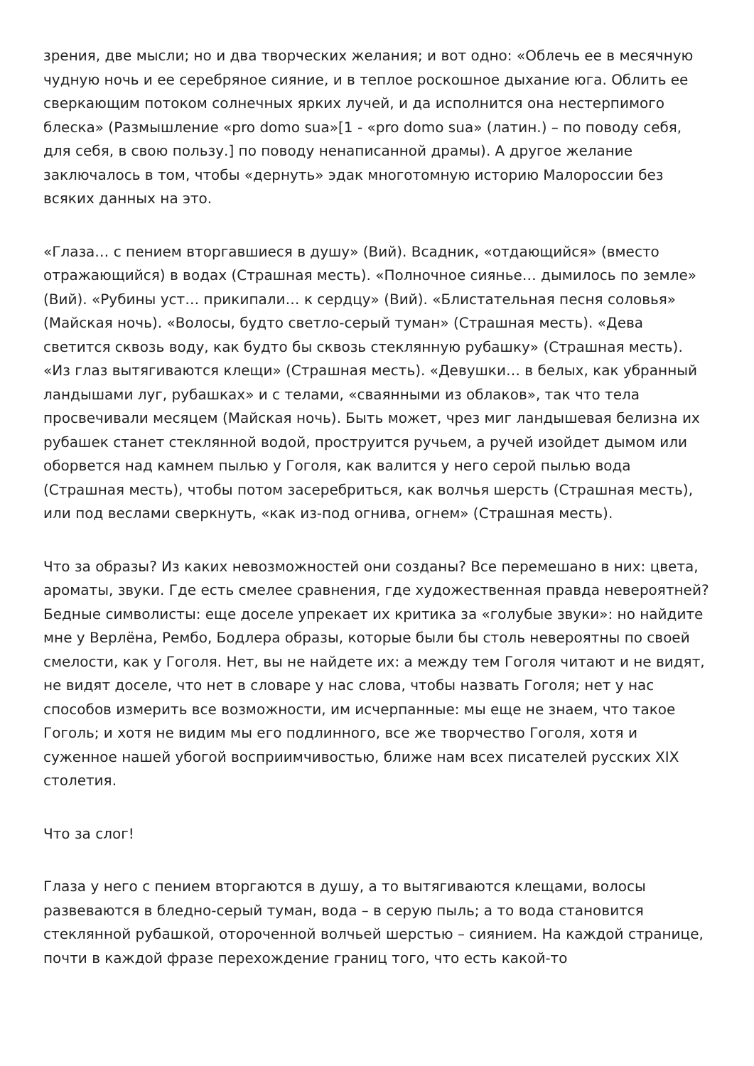зрения, две мысли; но и два творческих желания; и вот одно: «Облечь ее в месячную чудную ночь и ее серебряное сияние, и в теплое роскошное дыхание юга. Облить ее сверкающим потоком солнечных ярких лучей, и да исполнится она нестерпимого блеска» (Размышление «pro domo sua»[1 - «pro domo sua» (латин.) – по поводу себя, для себя, в свою пользу.] по поводу ненаписанной драмы). А другое желание заключалось в том, чтобы «дернуть» эдак многотомную историю Малороссии без всяких данных на это.
«Глаза… с пением вторгавшиеся в душу» (Вий). Всадник, «отдающийся» (вместо отражающийся) в водах (Страшная месть). «Полночное сиянье… дымилось по земле» (Вий). «Рубины уст… прикипали… к сердцу» (Вий). «Блистательная песня соловья» (Майская ночь). «Волосы, будто светло-серый туман» (Страшная месть). «Дева светится сквозь воду, как будто бы сквозь стеклянную рубашку» (Страшная месть). «Из глаз вытягиваются клещи» (Страшная месть). «Девушки… в белых, как убранный ландышами луг, рубашках» и с телами, «сваянными из облаков», так что тела просвечивали месяцем (Майская ночь). Быть может, чрез миг ландышевая белизна их рубашек станет стеклянной водой, проструится ручьем, а ручей изойдет дымом или оборвется над камнем пылью у Гоголя, как валится у него серой пылью вода (Страшная месть), чтобы потом засеребриться, как волчья шерсть (Страшная месть), или под веслами сверкнуть, «как из-под огнива, огнем» (Страшная месть).
Что за образы? Из каких невозможностей они созданы? Все перемешано в них: цвета, ароматы, звуки. Где есть смелее сравнения, где художественная правда невероятней? Бедные символисты: еще доселе упрекает их критика за «голубые звуки»: но найдите мне у Верлёна, Рембо, Бодлера образы, которые были бы столь невероятны по своей смелости, как у Гоголя. Нет, вы не найдете их: а между тем Гоголя читают и не видят, не видят доселе, что нет в словаре у нас слова, чтобы назвать Гоголя; нет у нас способов измерить все возможности, им исчерпанные: мы еще не знаем, что такое Гоголь; и хотя не видим мы его подлинного, все же творчество Гоголя, хотя и суженное нашей убогой восприимчивостью, ближе нам всех писателей русских XIX столетия.
Что за слог!
Глаза у него с пением вторгаются в душу, а то вытягиваются клещами, волосы развеваются в бледно-серый туман, вода – в серую пыль; а то вода становится стеклянной рубашкой, отороченной волчьей шерстью – сиянием. На каждой странице, почти в каждой фразе перехождение границ того, что есть какой-то